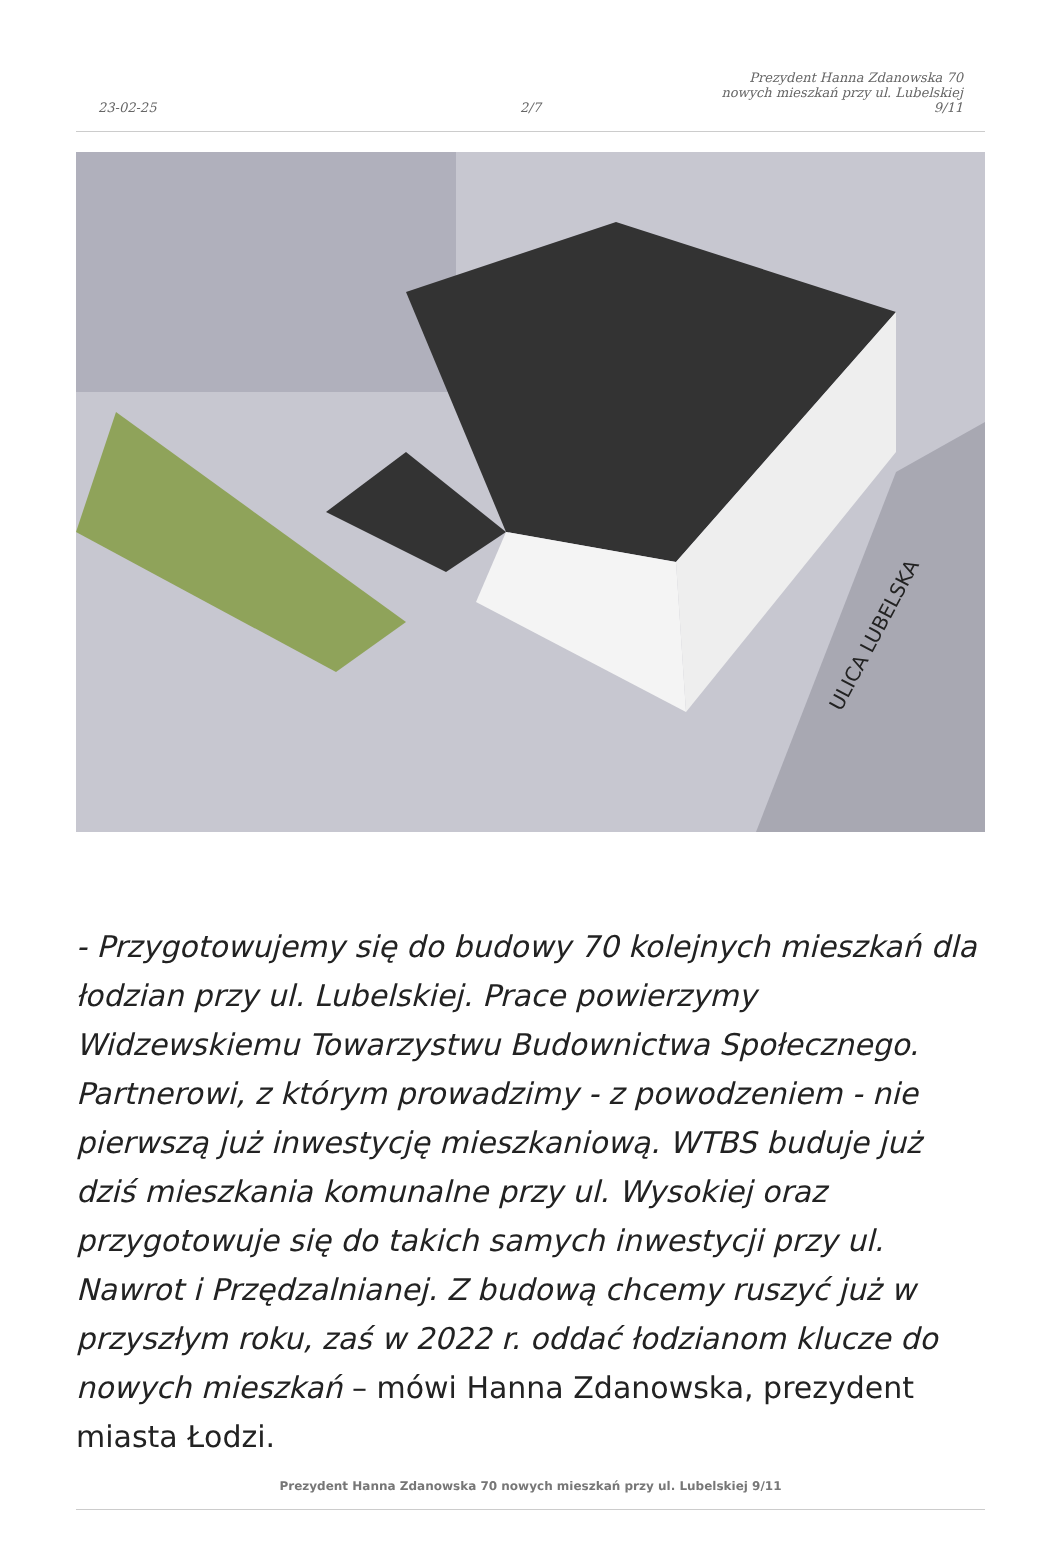23-02-25
2/7
Prezydent Hanna Zdanowska 70
nowych mieszkań przy ul. Lubelskiej
9/11
ULICA LUBELSKA
- Przygotowujemy się do budowy 70 kolejnych mieszkań dla łodzian przy ul. Lubelskiej. Prace powierzymy Widzewskiemu Towarzystwu Budownictwa Społecznego. Partnerowi, z którym prowadzimy - z powodzeniem - nie pierwszą już inwestycję mieszkaniową. WTBS buduje już dziś mieszkania komunalne przy ul. Wysokiej oraz przygotowuje się do takich samych inwestycji przy ul. Nawrot i Przędzalnianej. Z budową chcemy ruszyć już w przyszłym roku, zaś w 2022 r. oddać łodzianom klucze do nowych mieszkań – mówi Hanna Zdanowska, prezydent miasta Łodzi.
Prezydent Hanna Zdanowska 70 nowych mieszkań przy ul. Lubelskiej 9/11